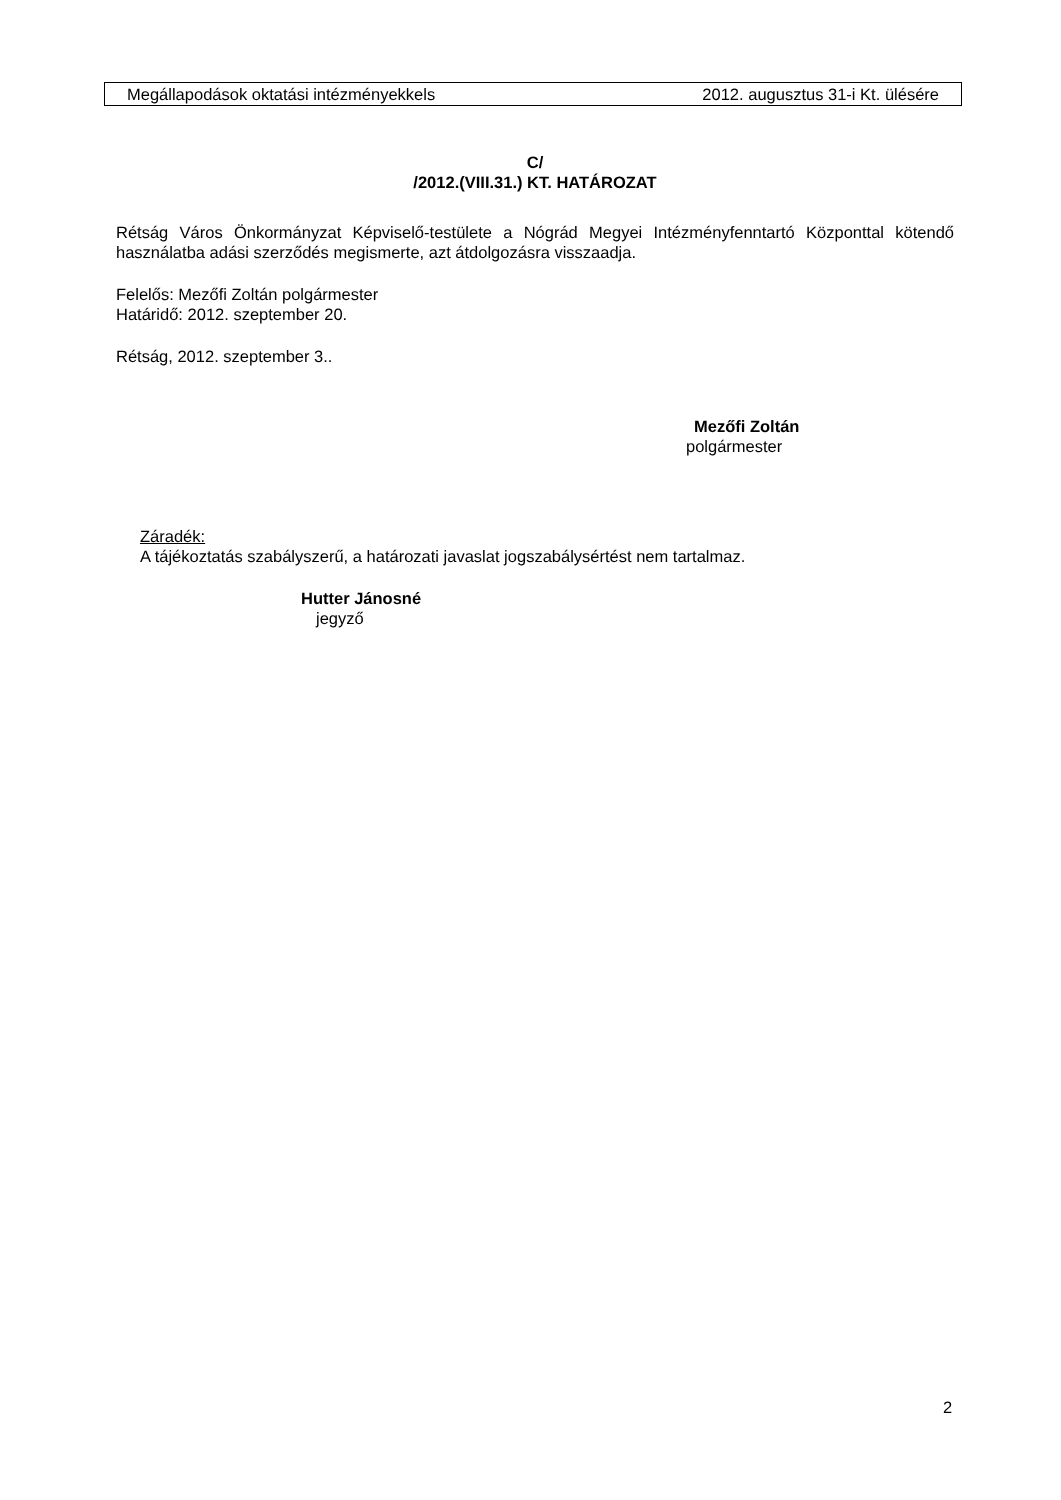Megállapodások oktatási intézményekkels 2012. augusztus 31-i Kt. ülésére
C/
/2012.(VIII.31.) KT. HATÁROZAT
Rétság Város Önkormányzat Képviselő-testülete a Nógrád Megyei Intézményfenntartó Központtal kötendő használatba adási szerződés megismerte, azt átdolgozásra visszaadja.
Felelős: Mezőfi Zoltán polgármester
Határidő: 2012. szeptember 20.
Rétság, 2012. szeptember 3..
Mezőfi Zoltán
polgármester
Záradék:
A tájékoztatás szabályszerű, a határozati javaslat jogszabálysértést nem tartalmaz.
Hutter Jánosné
jegyző
2